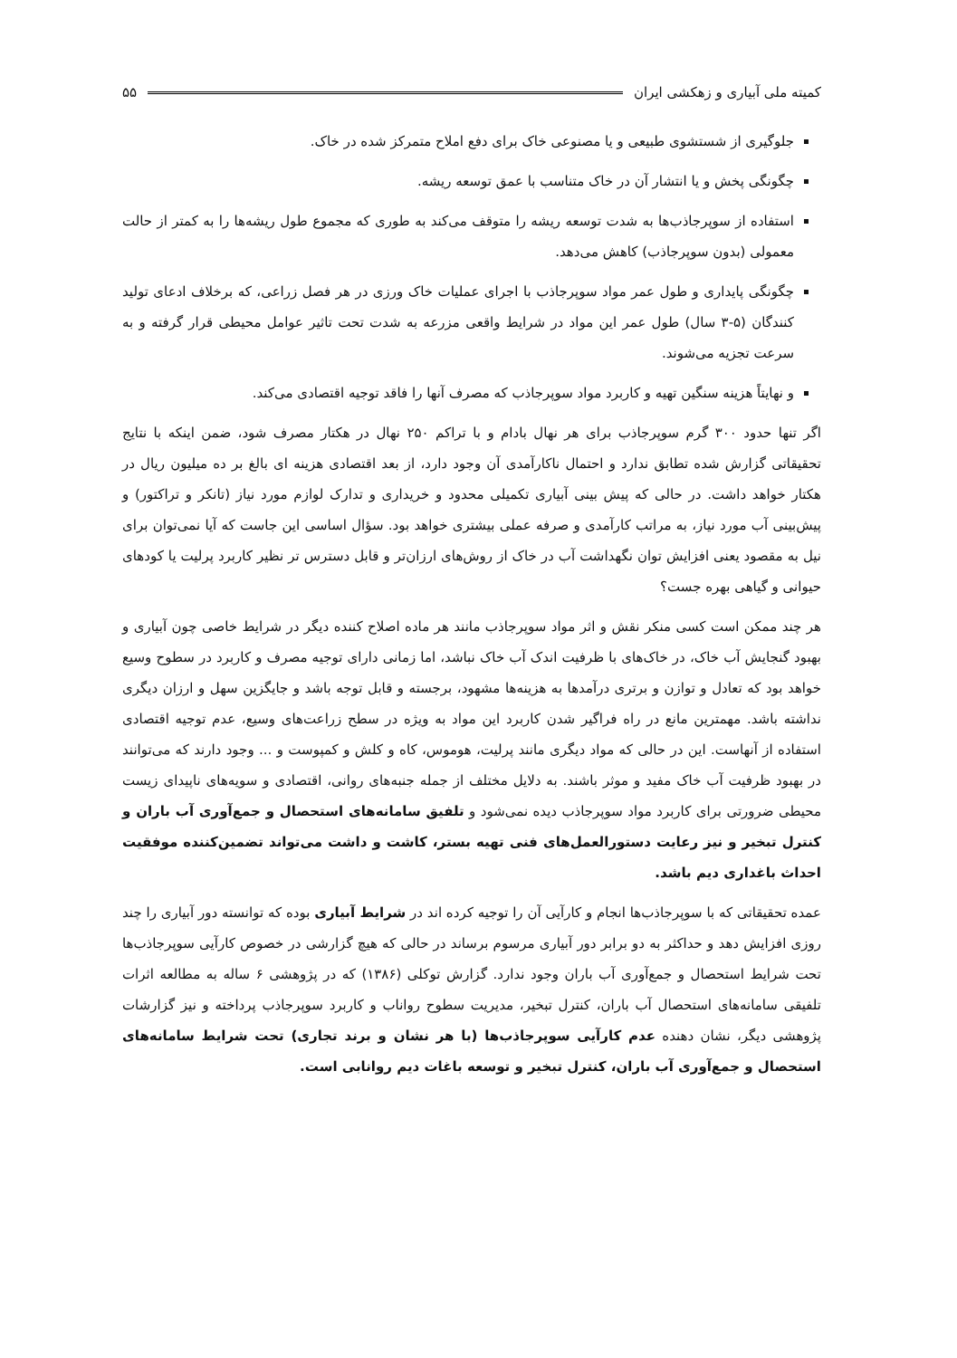کمیته ملی آبیاری و زهکشی ایران ۵۵
جلوگیری از شستشوی طبیعی و یا مصنوعی خاک برای دفع املاح متمرکز شده در خاک.
چگونگی پخش و یا انتشار آن در خاک متناسب با عمق توسعه ریشه.
استفاده از سوپرجاذب‌ها به شدت توسعه ریشه را متوقف می‌کند به طوری که مجموع طول ریشه‌ها را به کمتر از حالت معمولی (بدون سوپرجاذب) کاهش می‌دهد.
چگونگی پایداری و طول عمر مواد سوپرجاذب با اجرای عملیات خاک ورزی در هر فصل زراعی، که برخلاف ادعای تولید کنندگان (۵-۳ سال) طول عمر این مواد در شرایط واقعی مزرعه به شدت تحت تاثیر عوامل محیطی قرار گرفته و به سرعت تجزیه می‌شوند.
و نهایتاً هزینه سنگین تهیه و کاربرد مواد سوپرجاذب که مصرف آنها را فاقد توجیه اقتصادی می‌کند.
اگر تنها حدود ۳۰۰ گرم سوپرجاذب برای هر نهال بادام و با تراکم ۲۵۰ نهال در هکتار مصرف شود، ضمن اینکه با نتایج تحقیقاتی گزارش شده تطابق ندارد و احتمال ناکارآمدی آن وجود دارد، از بعد اقتصادی هزینه ای بالغ بر ده میلیون ریال در هکتار خواهد داشت. در حالی که پیش بینی آبیاری تکمیلی محدود و خریداری و تدارک لوازم مورد نیاز (تانکر و تراکتور) و پیش‌بینی آب مورد نیاز، به مراتب کارآمدی و صرفه عملی بیشتری خواهد بود. سؤال اساسی این جاست که آیا نمی‌توان برای نیل به مقصود یعنی افزایش توان نگهداشت آب در خاک از روش‌های ارزان‌تر و قابل دسترس تر نظیر کاربرد پرلیت یا کودهای حیوانی و گیاهی بهره جست؟
هر چند ممکن است کسی منکر نقش و اثر مواد سوپرجاذب مانند هر ماده اصلاح کننده دیگر در شرایط خاصی چون آبیاری و بهبود گنجایش آب خاک، در خاک‌های با ظرفیت اندک آب خاک نباشد، اما زمانی دارای توجیه مصرف و کاربرد در سطوح وسیع خواهد بود که تعادل و توازن و برتری درآمدها به هزینه‌ها مشهود، برجسته و قابل توجه باشد و جایگزین سهل و ارزان دیگری نداشته باشد. مهمترین مانع در راه فراگیر شدن کاربرد این مواد به ویژه در سطح زراعت‌های وسیع، عدم توجیه اقتصادی استفاده از آنهاست. این در حالی که مواد دیگری مانند پرلیت، هوموس، کاه و کلش و کمپوست و ... وجود دارند که می‌توانند در بهبود ظرفیت آب خاک مفید و موثر باشند. به دلایل مختلف از جمله جنبه‌های روانی، اقتصادی و سویه‌های ناپیدای زیست محیطی ضرورتی برای کاربرد مواد سوپرجاذب دیده نمی‌شود و تلفیق سامانه‌های استحصال و جمع‌آوری آب باران و کنترل تبخیر و نیز رعایت دستورالعمل‌های فنی تهیه بستر، کاشت و داشت می‌تواند تضمین‌کننده موفقیت احداث باغداری دیم باشد.
عمده تحقیقاتی که با سوپرجاذب‌ها انجام و کارآیی آن را توجیه کرده اند در شرایط آبیاری بوده که توانسته دور آبیاری را چند روزی افزایش دهد و حداکثر به دو برابر دور آبیاری مرسوم برساند در حالی که هیچ گزارشی در خصوص کارآیی سوپرجاذب‌ها تحت شرایط استحصال و جمع‌آوری آب باران وجود ندارد. گزارش توکلی (۱۳۸۶) که در پژوهشی ۶ ساله به مطالعه اثرات تلفیقی سامانه‌های استحصال آب باران، کنترل تبخیر، مدیریت سطوح رواناب و کاربرد سوپرجاذب پرداخته و نیز گزارشات پژوهشی دیگر، نشان دهنده عدم کارآیی سوپرجاذب‌ها (با هر نشان و برند تجاری) تحت شرایط سامانه‌های استحصال و جمع‌آوری آب باران، کنترل تبخیر و توسعه باغات دیم روانابی است.